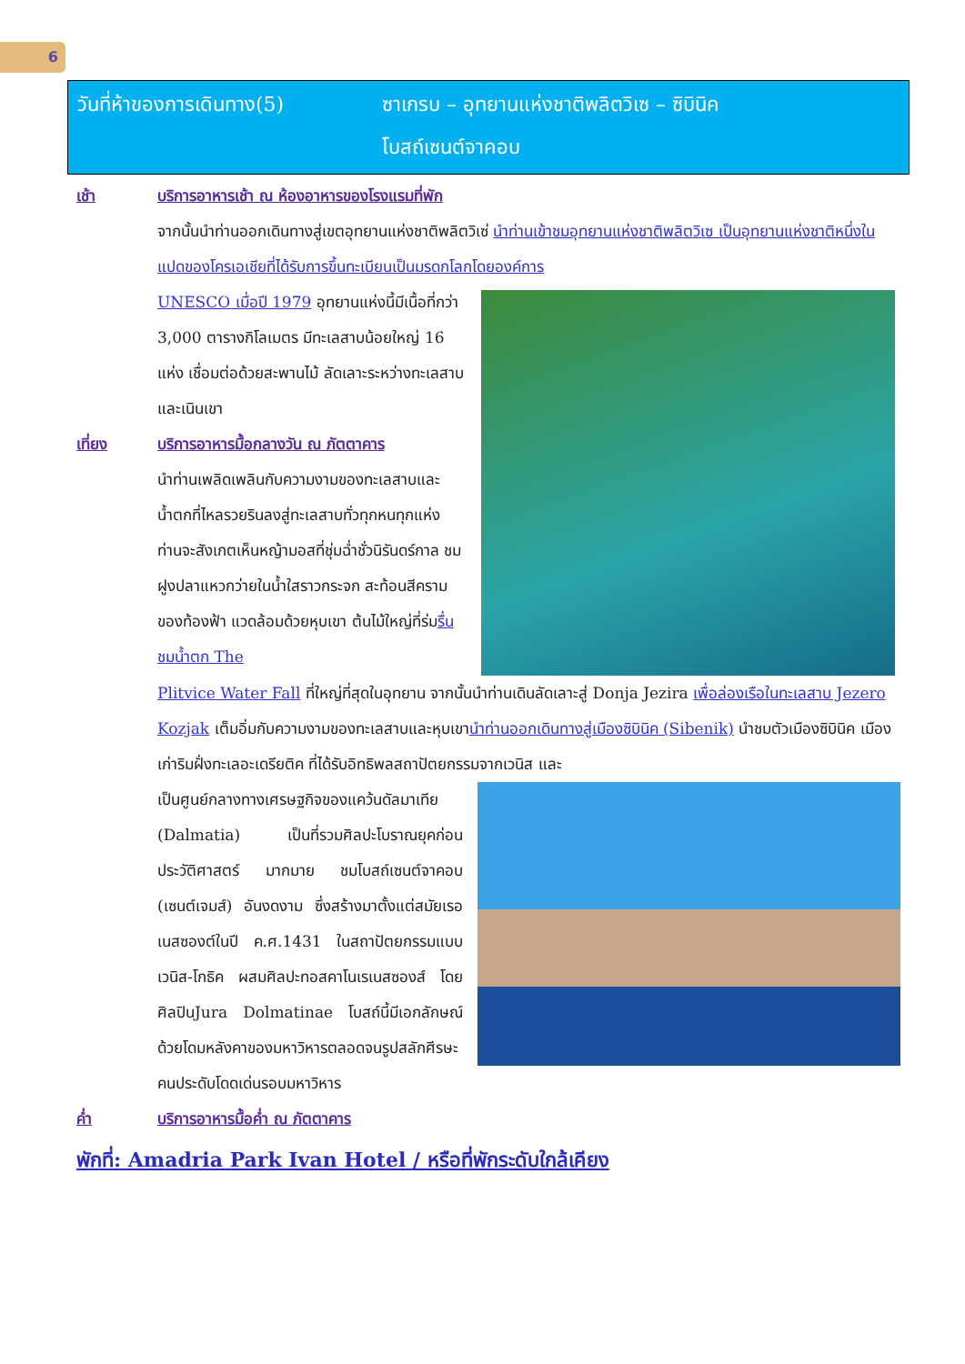6
วันที่ห้าของการเดินทาง(5) ซาเกรบ – อุทยานแห่งชาติพลิตวิเซ – ซิบินิค
โบสถ์เซนต์จาคอบ
เช้า บริการอาหารเช้า ณ ห้องอาหารของโรงแรมที่พัก
จากนั้นนำท่านออกเดินทางสู่เขตอุทยานแห่งชาติพลิตวิเซ่ นำท่านเข้าชมอุทยานแห่งชาติพลิตวิเซ เป็นอุทยานแห่งชาติหนึ่งในแปดของโครเอเชียที่ได้รับการขึ้นทะเบียนเป็นมรดกโลกโดยองค์การ
UNESCO เมื่อปี 1979 อุทยานแห่งนี้มีเนื้อที่กว่า 3,000 ตารางกิโลเมตร มีทะเลสาบน้อยใหญ่ 16 แห่ง เชื่อมต่อด้วยสะพานไม้ ลัดเลาะระหว่างทะเลสาบและเนินเขา
เที่ยง บริการอาหารมื้อกลางวัน ณ ภัตตาคาร
นำท่านเพลิดเพลินกับความงามของทะเลสาบและน้ำตกที่ไหลรวยรินลงสู่ทะเลสาบทั่วทุกหนทุกแห่ง ท่านจะสังเกตเห็นหญ้ามอสที่ชุ่มฉ่ำชั่วนิรันดร์กาล ชมฝูงปลาแหวกว่ายในน้ำใสราวกระจก สะท้อนสีครามของท้องฟ้า แวดล้อมด้วยหุบเขา ต้นไม้ใหญ่ที่ร่มรื่น ชมน้ำตก The
Plitvice Water Fall ที่ใหญ่ที่สุดในอุทยาน จากนั้นนำท่านเดินลัดเลาะสู่ Donja Jezira เพื่อล่องเรือในทะเลสาบ Jezero Kozjak เต็มอิ่มกับความงามของทะเลสาบและหุบเขานำท่านออกเดินทางสู่เมืองซิบินิค (Sibenik) นำชมตัวเมืองซิบินิค เมืองเก่าริมฝั่งทะเลอะเดรียติค ที่ได้รับอิทธิพลสถาปัตยกรรมจากเวนิส และ
เป็นศูนย์กลางทางเศรษฐกิจของแคว้นดัลมาเทีย (Dalmatia) เป็นที่รวมศิลปะโบราณยุคก่อนประวัติศาสตร์ มากมาย ชมโบสถ์เซนต์จาคอบ (เซนต์เจมส์) อันงดงาม ซึ่งสร้างมาตั้งแต่สมัยเรอเนสซองต์ในปี ค.ศ.1431 ในสถาปัตยกรรมแบบเวนิส-โกธิค ผสมศิลปะทอสคาโนเรเนสซองส์ โดยศิลปินJura Dolmatinae โบสถ์นี้มีเอกลักษณ์ด้วยโดมหลังคาของมหาวิหารตลอดจนรูปสลักศีรษะคนประดับโดดเด่นรอบมหาวิหาร
ค่ำ บริการอาหารมื้อค่ำ ณ ภัตตาคาร
พักที่: Amadria Park Ivan Hotel / หรือที่พักระดับใกล้เคียง